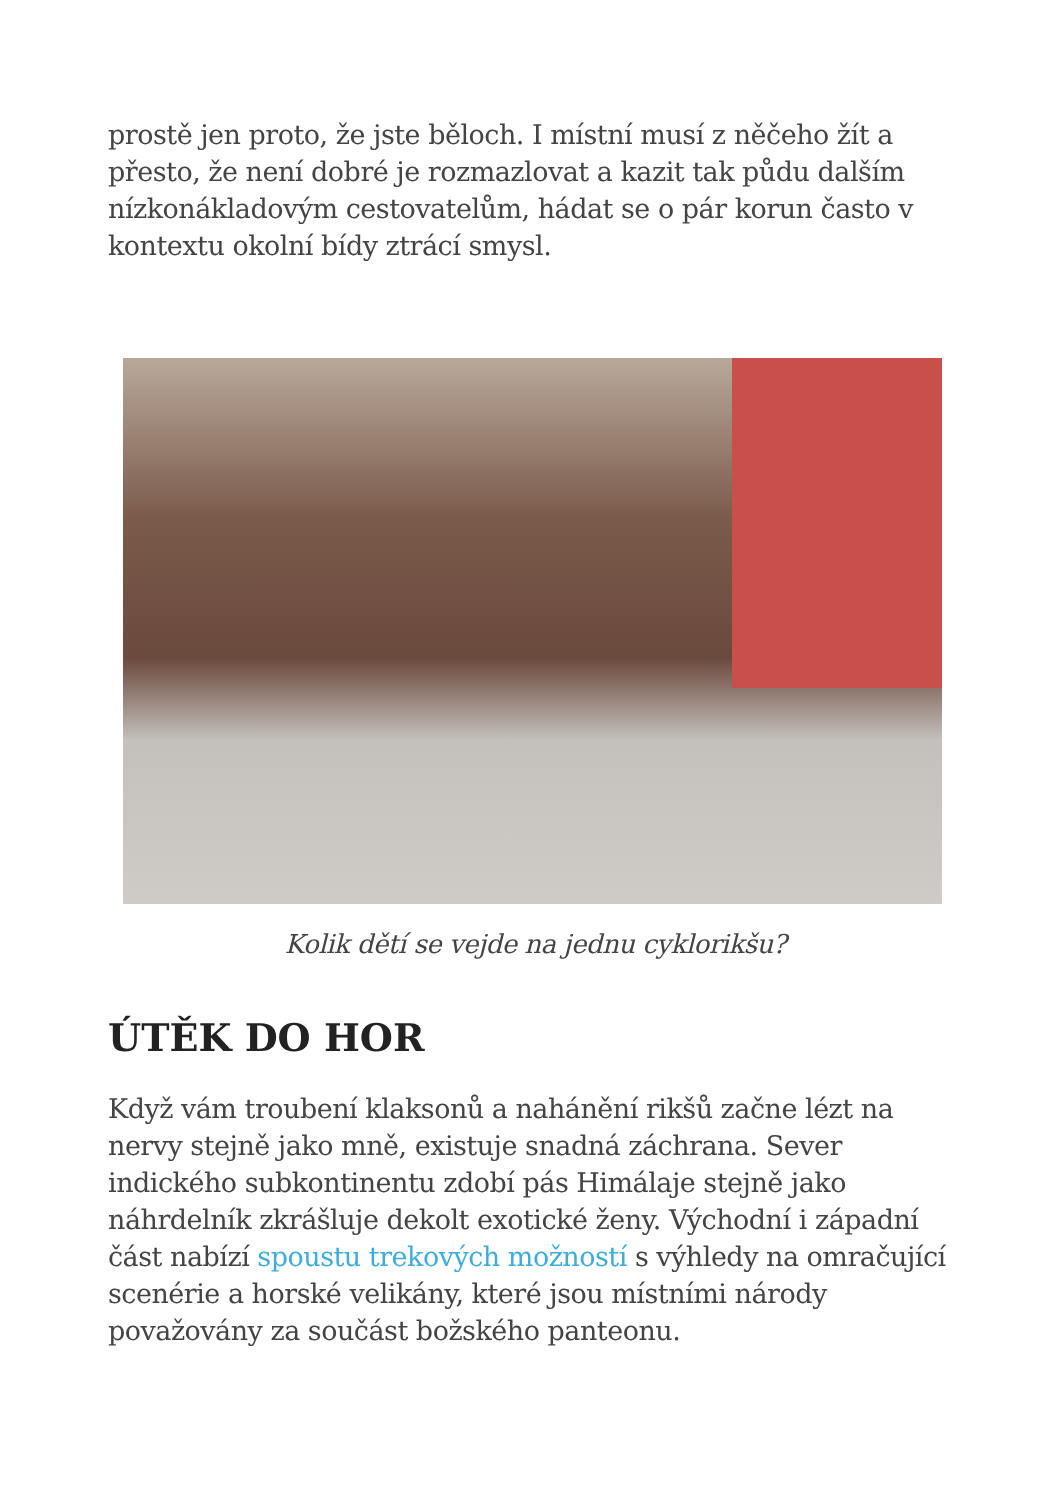prostě jen proto, že jste běloch. I místní musí z něčeho žít a přesto, že není dobré je rozmazlovat a kazit tak půdu dalším nízkonákladovým cestovatelům, hádat se o pár korun často v kontextu okolní bídy ztrácí smysl.
Kolik dětí se vejde na jednu cyklorikšu?
ÚTĚK DO HOR
Když vám troubení klaksonů a nahánění rikšů začne lézt na nervy stejně jako mně, existuje snadná záchrana. Sever indického subkontinentu zdobí pás Himálaje stejně jako náhrdelník zkrášluje dekolt exotické ženy. Východní i západní část nabízí spoustu trekových možností s výhledy na omračující scenérie a horské velikány, které jsou místními národy považovány za součást božského panteonu.